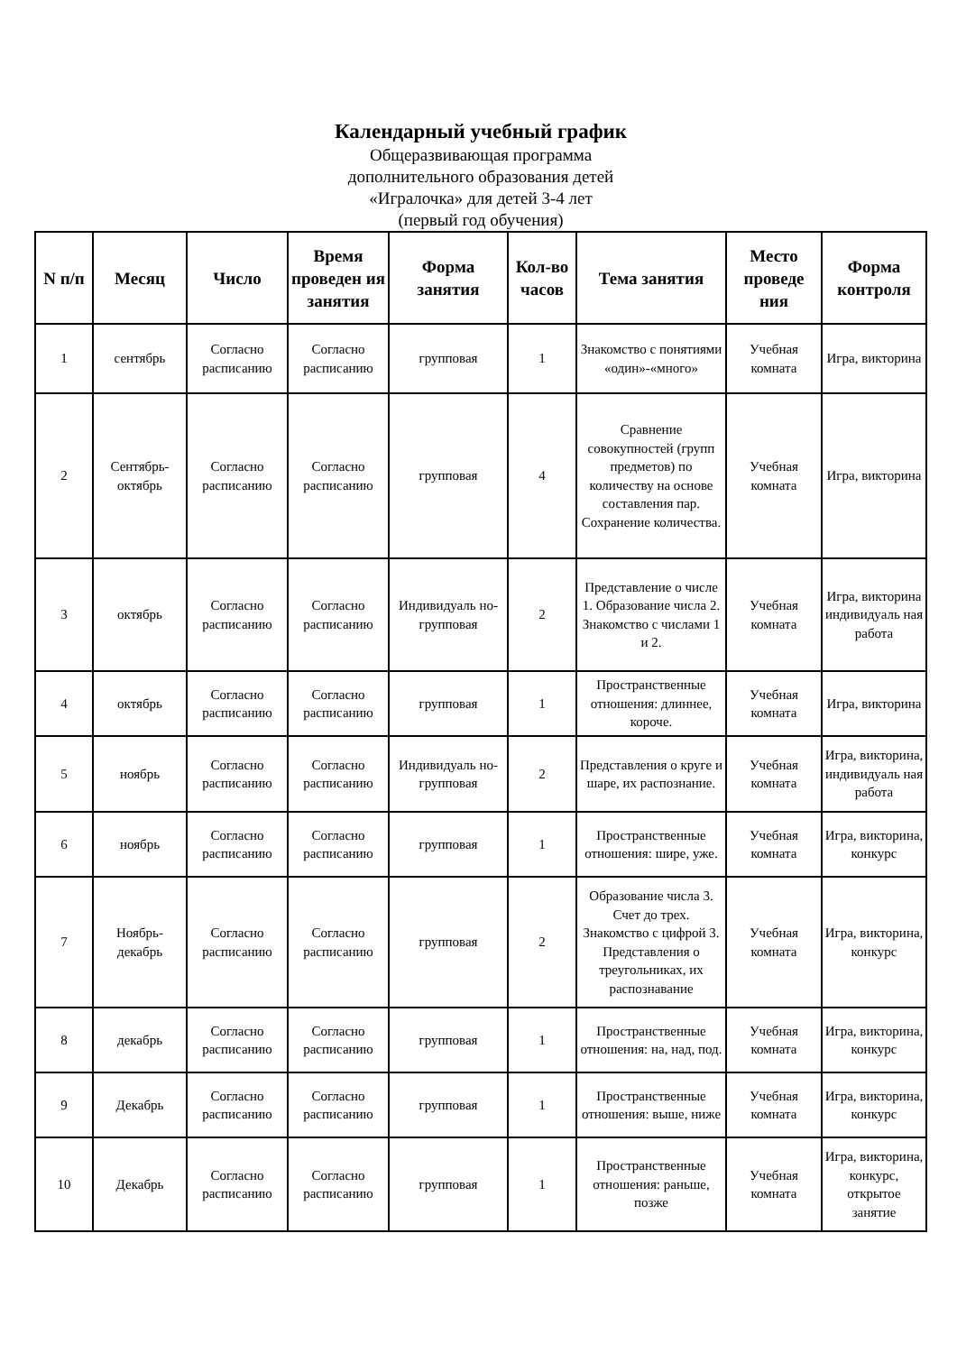Календарный учебный график
Общеразвивающая программа
дополнительного образования детей
«Игралочка» для детей 3-4 лет
(первый год обучения)
| N п/п | Месяц | Число | Время проведен ия занятия | Форма занятия | Кол-во часов | Тема занятия | Место проведе ния | Форма контроля |
| --- | --- | --- | --- | --- | --- | --- | --- | --- |
| 1 | сентябрь | Согласно расписанию | Согласно расписанию | групповая | 1 | Знакомство с понятиями «один»-«много» | Учебная комната | Игра, викторина |
| 2 | Сентябрь-октябрь | Согласно расписанию | Согласно расписанию | групповая | 4 | Сравнение совокупностей (групп предметов) по количеству на основе составления пар. Сохранение количества. | Учебная комната | Игра, викторина |
| 3 | октябрь | Согласно расписанию | Согласно расписанию | Индивидуаль но-групповая | 2 | Представление о числе 1. Образование числа 2. Знакомство с числами 1 и 2. | Учебная комната | Игра, викторина индивидуаль ная работа |
| 4 | октябрь | Согласно расписанию | Согласно расписанию | групповая | 1 | Пространственные отношения: длиннее, короче. | Учебная комната | Игра, викторина |
| 5 | ноябрь | Согласно расписанию | Согласно расписанию | Индивидуаль но-групповая | 2 | Представления о круге и шаре, их распознание. | Учебная комната | Игра, викторина, индивидуаль ная работа |
| 6 | ноябрь | Согласно расписанию | Согласно расписанию | групповая | 1 | Пространственные отношения: шире, уже. | Учебная комната | Игра, викторина, конкурс |
| 7 | Ноябрь-декабрь | Согласно расписанию | Согласно расписанию | групповая | 2 | Образование числа 3. Счет до трех. Знакомство с цифрой 3. Представления о треугольниках, их распознавание | Учебная комната | Игра, викторина, конкурс |
| 8 | декабрь | Согласно расписанию | Согласно расписанию | групповая | 1 | Пространственные отношения: на, над, под. | Учебная комната | Игра, викторина, конкурс |
| 9 | Декабрь | Согласно расписанию | Согласно расписанию | групповая | 1 | Пространственные отношения: выше, ниже | Учебная комната | Игра, викторина, конкурс |
| 10 | Декабрь | Согласно расписанию | Согласно расписанию | групповая | 1 | Пространственные отношения: раньше, позже | Учебная комната | Игра, викторина, конкурс, открытое занятие |